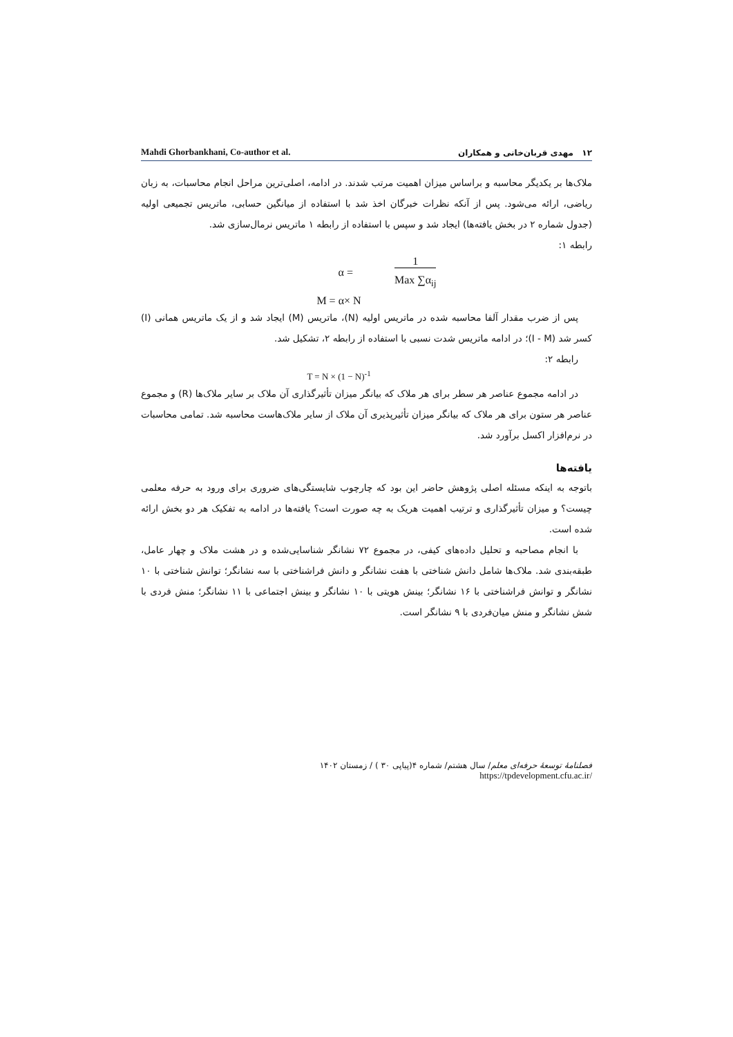Mahdi Ghorbankhani, Co-author et al. ۱۲ مهدی قربان‌خانی و همکاران
ملاک‌ها بر یکدیگر محاسبه و براساس میزان اهمیت مرتب شدند. در ادامه، اصلی‌ترین مراحل انجام محاسبات، به زبان ریاضی، ارائه می‌شود. پس از آنکه نظرات خبرگان اخذ شد با استفاده از میانگین حسابی، ماتریس تجمیعی اولیه (جدول شماره ۲ در بخش یافته‌ها) ایجاد شد و سپس با استفاده از رابطه ۱ ماتریس نرمال‌سازی شد.
رابطه ۱:
α = 1 Max ∑α<sub>ij</sub>
M = α× N
پس از ضرب مقدار آلفا محاسبه شده در ماتریس اولیه (N)، ماتریس (M) ایجاد شد و از یک ماتریس همانی (I) کسر شد (I - M)؛ در ادامه ماتریس شدت نسبی با استفاده از رابطه ۲، تشکیل شد.
رابطه ۲:
T = N × (1 − N)<sup>-1</sup>
در ادامه مجموع عناصر هر سطر برای هر ملاک که بیانگر میزان تأثیرگذاری آن ملاک بر سایر ملاک‌ها (R) و مجموع عناصر هر ستون برای هر ملاک که بیانگر میزان تأثیرپذیری آن ملاک از سایر ملاک‌هاست محاسبه شد. تمامی محاسبات در نرم‌افزار اکسل برآورد شد.
یافته‌ها
باتوجه به اینکه مسئله اصلی پژوهش حاضر این بود که چارچوب شایستگی‌های ضروری برای ورود به حرفه معلمی چیست؟ و میزان تأثیرگذاری و ترتیب اهمیت هریک به چه صورت است؟ یافته‌ها در ادامه به تفکیک هر دو بخش ارائه شده است.
با انجام مصاحبه و تحلیل داده‌های کیفی، در مجموع ۷۲ نشانگر شناسایی‌شده و در هشت ملاک و چهار عامل، طبقه‌بندی شد. ملاک‌ها شامل دانش شناختی با هفت نشانگر و دانش فراشناختی با سه نشانگر؛ توانش شناختی با ۱۰ نشانگر و توانش فراشناختی با ۱۶ نشانگر؛ بینش هویتی با ۱۰ نشانگر و بینش اجتماعی با ۱۱ نشانگر؛ منش فردی با شش نشانگر و منش میان‌فردی با ۹ نشانگر است.
فصلنامهٔ توسعهٔ حرفه‌ای معلم/ سال هشتم/ شماره ۴(پیاپی ۳۰ ) / زمستان ۱۴۰۲
/https://tpdevelopment.cfu.ac.ir